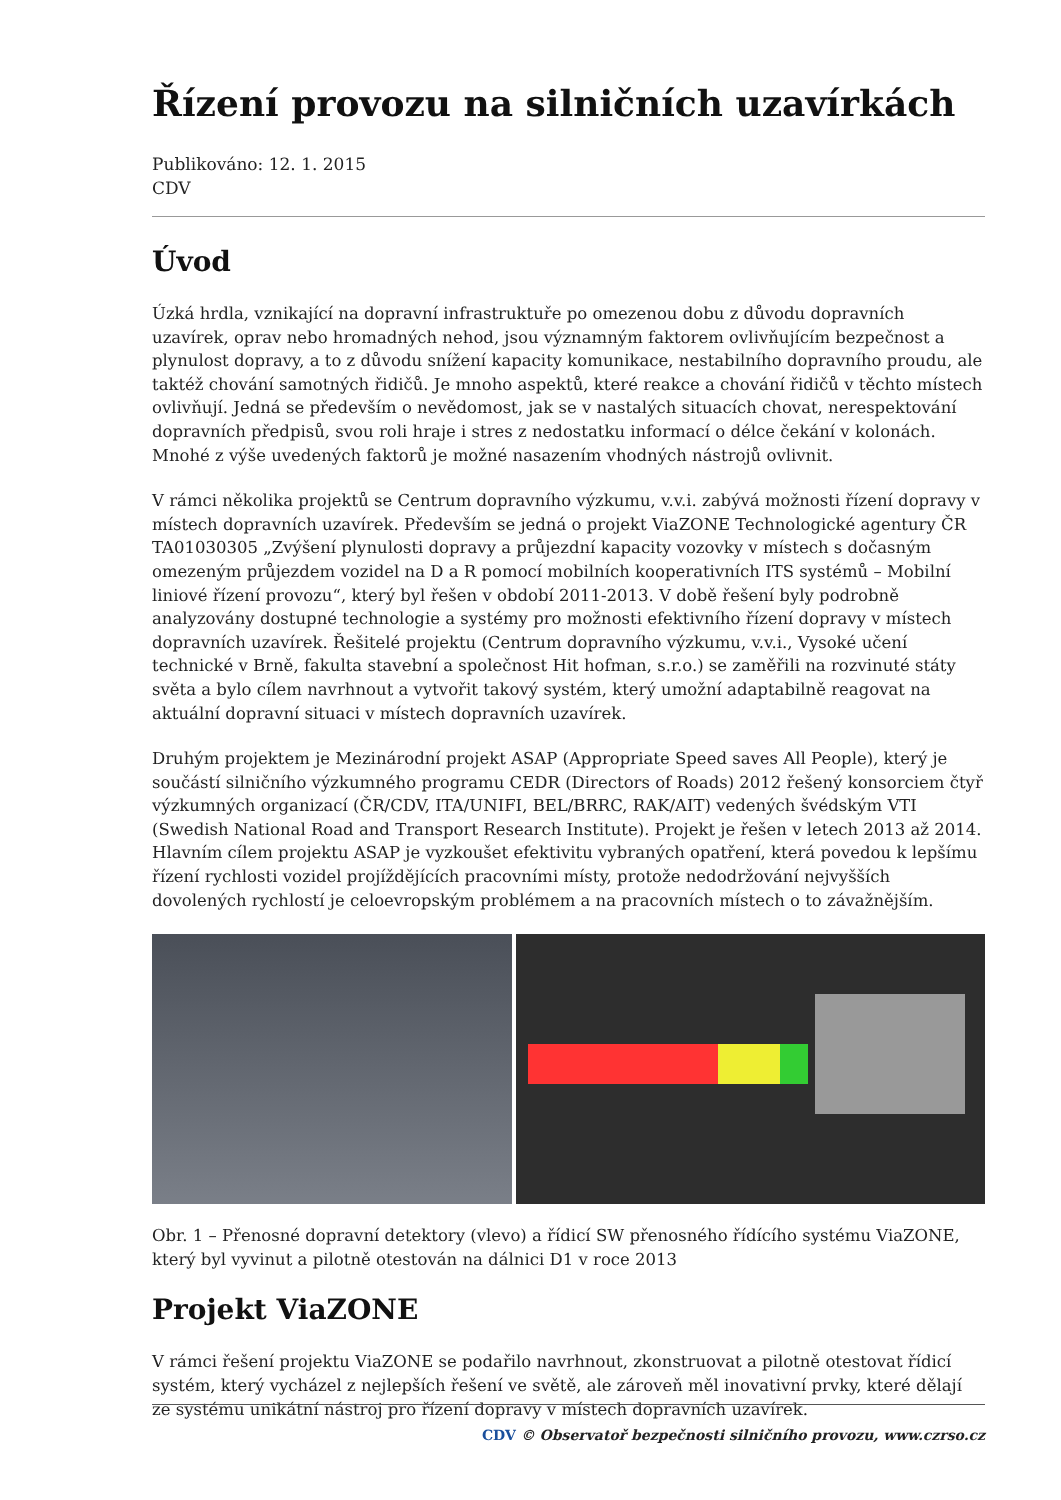Řízení provozu na silničních uzavírkách
Publikováno: 12. 1. 2015
CDV
Úvod
Úzká hrdla, vznikající na dopravní infrastruktuře po omezenou dobu z důvodu dopravních uzavírek, oprav nebo hromadných nehod, jsou významným faktorem ovlivňujícím bezpečnost a plynulost dopravy, a to z důvodu snížení kapacity komunikace, nestabilního dopravního proudu, ale taktéž chování samotných řidičů. Je mnoho aspektů, které reakce a chování řidičů v těchto místech ovlivňují. Jedná se především o nevědomost, jak se v nastalých situacích chovat, nerespektování dopravních předpisů, svou roli hraje i stres z nedostatku informací o délce čekání v kolonách. Mnohé z výše uvedených faktorů je možné nasazením vhodných nástrojů ovlivnit.
V rámci několika projektů se Centrum dopravního výzkumu, v.v.i. zabývá možnosti řízení dopravy v místech dopravních uzavírek. Především se jedná o projekt ViaZONE Technologické agentury ČR TA01030305 „Zvýšení plynulosti dopravy a průjezdní kapacity vozovky v místech s dočasným omezeným průjezdem vozidel na D a R pomocí mobilních kooperativních ITS systémů – Mobilní liniové řízení provozu“, který byl řešen v období 2011-2013. V době řešení byly podrobně analyzovány dostupné technologie a systémy pro možnosti efektivního řízení dopravy v místech dopravních uzavírek. Řešitelé projektu (Centrum dopravního výzkumu, v.v.i., Vysoké učení technické v Brně, fakulta stavební a společnost Hit hofman, s.r.o.) se zaměřili na rozvinuté státy světa a bylo cílem navrhnout a vytvořit takový systém, který umožní adaptabilně reagovat na aktuální dopravní situaci v místech dopravních uzavírek.
Druhým projektem je Mezinárodní projekt ASAP (Appropriate Speed saves All People), který je součástí silničního výzkumného programu CEDR (Directors of Roads) 2012 řešený konsorciem čtyř výzkumných organizací (ČR/CDV, ITA/UNIFI, BEL/BRRC, RAK/AIT) vedených švédským VTI (Swedish National Road and Transport Research Institute). Projekt je řešen v letech 2013 až 2014. Hlavním cílem projektu ASAP je vyzkoušet efektivitu vybraných opatření, která povedou k lepšímu řízení rychlosti vozidel projíždějících pracovními místy, protože nedodržování nejvyšších dovolených rychlostí je celoevropským problémem a na pracovních místech o to závažnějším.
Obr. 1 – Přenosné dopravní detektory (vlevo) a řídicí SW přenosného řídícího systému ViaZONE, který byl vyvinut a pilotně otestován na dálnici D1 v roce 2013
Projekt ViaZONE
V rámci řešení projektu ViaZONE se podařilo navrhnout, zkonstruovat a pilotně otestovat řídicí systém, který vycházel z nejlepších řešení ve světě, ale zároveň měl inovativní prvky, které dělají ze systému unikátní nástroj pro řízení dopravy v místech dopravních uzavírek.
CDV © Observatoř bezpečnosti silničního provozu, www.czrso.cz